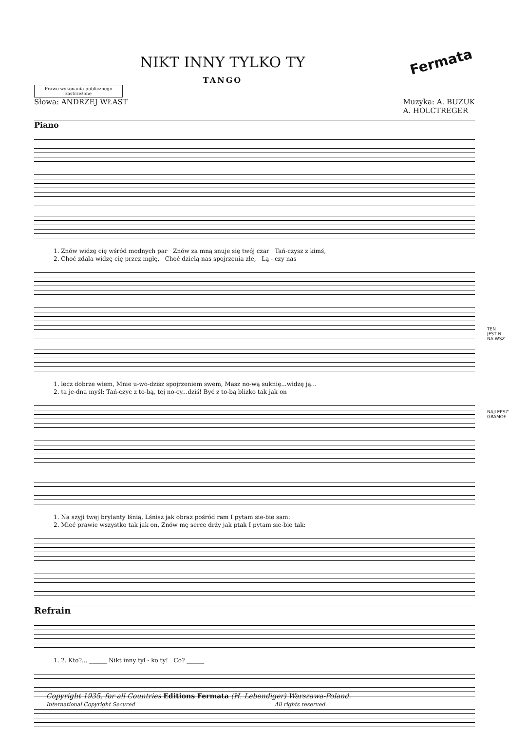NIKT INNY TYLKO TY
TANGO
Fermata
Prawo wykonania publicznego zastrzeżone
Słowa: ANDRZEJ WŁAST Muzyka: A. BUZUK
A. HOLCTREGER
Piano
1. Znów widzę cię wśród modnych par Znów za mną snuje się twój czar Tań-czysz z kimś,
2. Choć zdala widzę cię przez mgłę, Choć dzielą nas spojrzenia złe, Łą - czy nas
1. lecz dobrze wiem, Mnie u-wo-dzisz spojrzeniem swem, Masz no-wą suknię...widzę ją...
2. ta je-dna myśl: Tań-czyc z to-bą, tej no-cy...dziś! Być z to-bą blizko tak jak on
1. Na szyji twej brylanty lśnią, Lśnisz jak obraz pośród ram I pytam sie-bie sam:
2. Mieć prawie wszystko tak jak on, Znów mę serce drży jak ptak I pytam sie-bie tak:
Refrain
1. 2. Kto?... ______ Nikt inny tyl - ko ty! Co? ______
TEN
JEST N
NA WSZ
NAJLEPSZY
GRAMOF
Copyright 1935, for all Countries Editions Fermata (H. Lebendiger) Warszawa-Poland.
International Copyright Secured All rights reserved